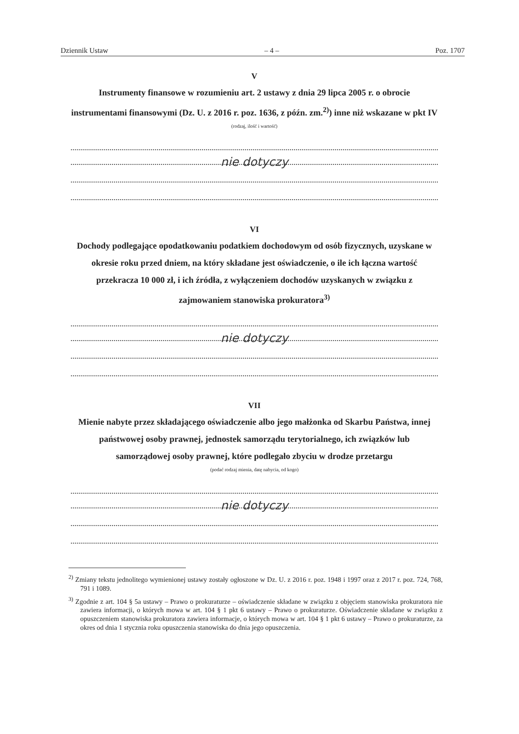Dziennik Ustaw – 4 – Poz. 1707
V
Instrumenty finansowe w rozumieniu art. 2 ustawy z dnia 29 lipca 2005 r. o obrocie instrumentami finansowymi (Dz. U. z 2016 r. poz. 1636, z późn. zm.<sup>2)</sup>) inne niż wskazane w pkt IV
(rodzaj, ilość i wartość)
nie dotyczy
VI
Dochody podlegające opodatkowaniu podatkiem dochodowym od osób fizycznych, uzyskane w okresie roku przed dniem, na który składane jest oświadczenie, o ile ich łączna wartość przekracza 10 000 zł, i ich źródła, z wyłączeniem dochodów uzyskanych w związku z zajmowaniem stanowiska prokuratora<sup>3)</sup>
nie dotyczy
VII
Mienie nabyte przez składającego oświadczenie albo jego małżonka od Skarbu Państwa, innej państwowej osoby prawnej, jednostek samorządu terytorialnego, ich związków lub samorządowej osoby prawnej, które podlegało zbyciu w drodze przetargu
(podać rodzaj mienia, datę nabycia, od kogo)
nie dotyczy
<sup>2)</sup> Zmiany tekstu jednolitego wymienionej ustawy zostały ogłoszone w Dz. U. z 2016 r. poz. 1948 i 1997 oraz z 2017 r. poz. 724, 768, 791 i 1089.
<sup>3)</sup> Zgodnie z art. 104 § 5a ustawy – Prawo o prokuraturze – oświadczenie składane w związku z objęciem stanowiska prokuratora nie zawiera informacji, o których mowa w art. 104 § 1 pkt 6 ustawy – Prawo o prokuraturze. Oświadczenie składane w związku z opuszczeniem stanowiska prokuratora zawiera informacje, o których mowa w art. 104 § 1 pkt 6 ustawy – Prawo o prokuraturze, za okres od dnia 1 stycznia roku opuszczenia stanowiska do dnia jego opuszczenia.